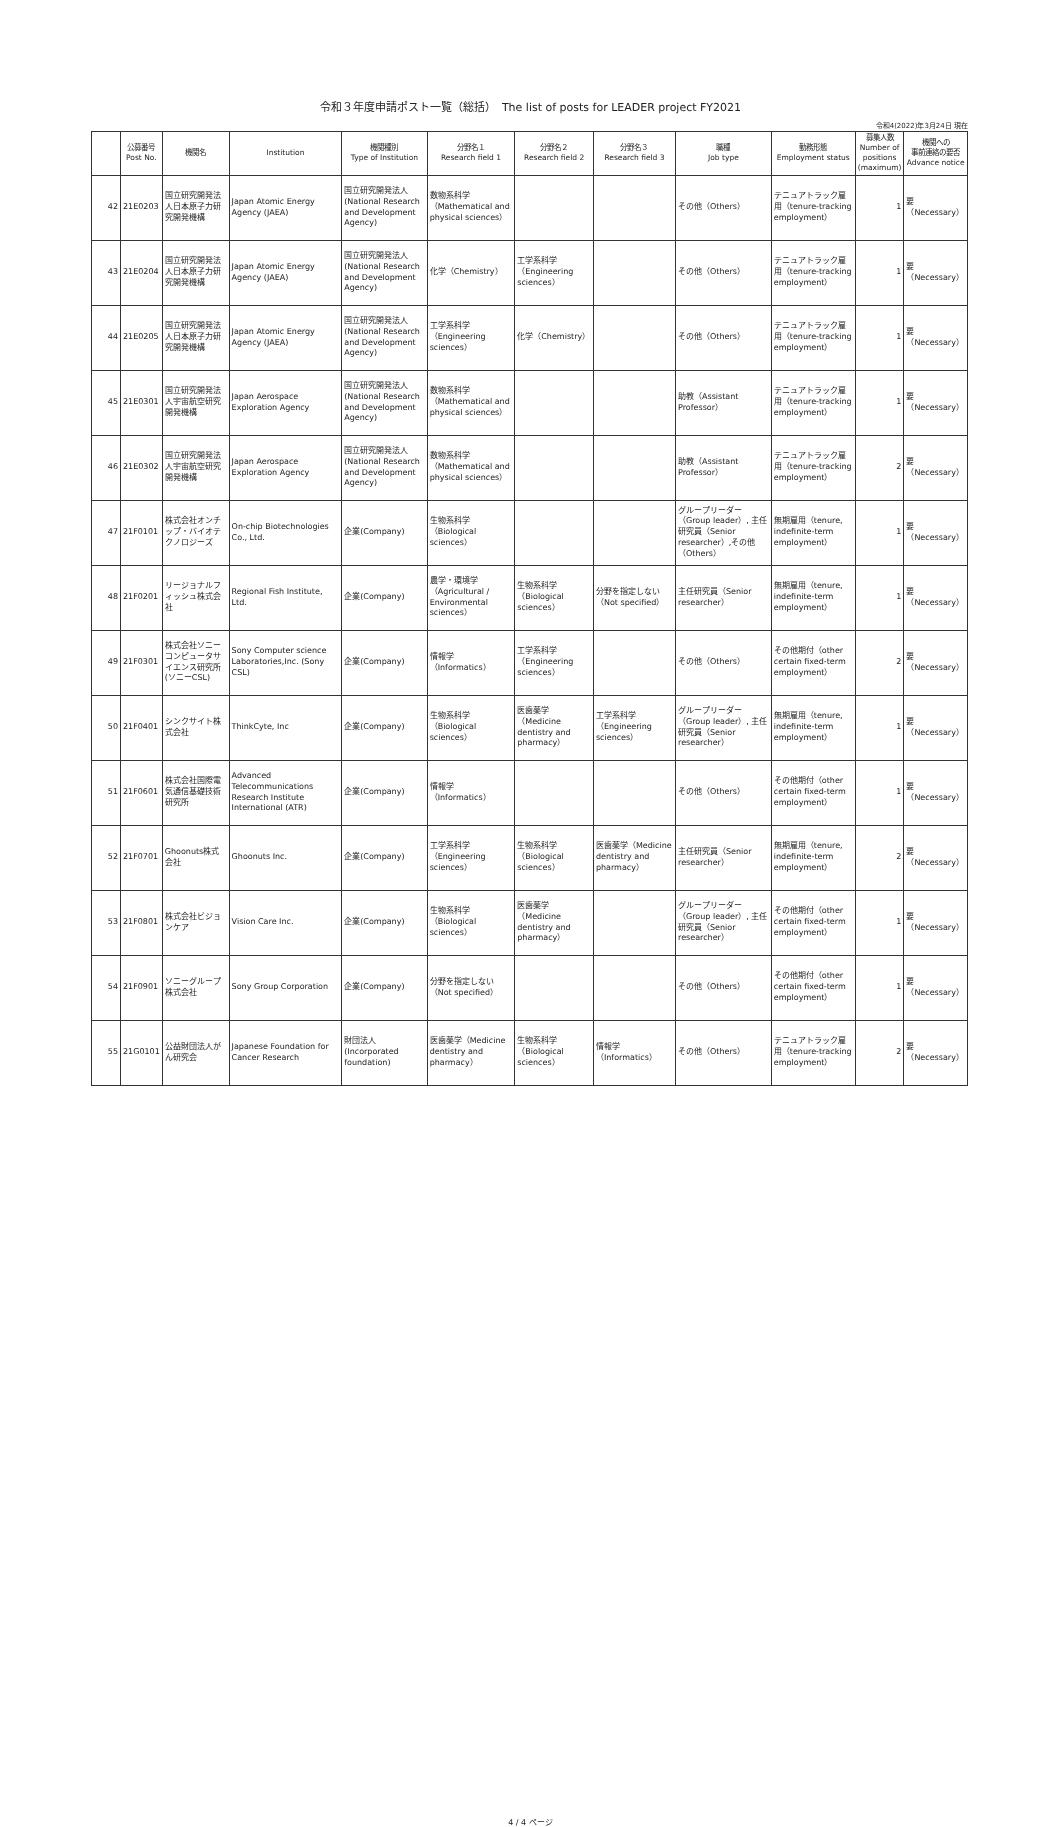令和３年度申請ポスト一覧（総括）　The list of posts for LEADER project FY2021
令和4(2022)年3月24日 現在
| | 公募番号 Post No. | 機関名 | Institution | 機関種別 Type of Institution | 分野名１ Research field 1 | 分野名２ Research field 2 | 分野名３ Research field 3 | 職種 Job type | 勤務形態 Employment status | 募集人数 Number of positions (maximum) | 機関への 事前連絡の要否 Advance notice |
| --- | --- | --- | --- | --- | --- | --- | --- | --- | --- | --- | --- |
| 42 | 21E0203 | 国立研究開発法人日本原子力研究開発機構 | Japan Atomic Energy Agency (JAEA) | 国立研究開発法人(National Research and Development Agency) | 数物系科学（Mathematical and physical sciences） | | | その他（Others） | テニュアトラック雇用（tenure-tracking employment） | 1 | 要（Necessary） |
| 43 | 21E0204 | 国立研究開発法人日本原子力研究開発機構 | Japan Atomic Energy Agency (JAEA) | 国立研究開発法人(National Research and Development Agency) | 化学（Chemistry） | 工学系科学（Engineering sciences） | | その他（Others） | テニュアトラック雇用（tenure-tracking employment） | 1 | 要（Necessary） |
| 44 | 21E0205 | 国立研究開発法人日本原子力研究開発機構 | Japan Atomic Energy Agency (JAEA) | 国立研究開発法人(National Research and Development Agency) | 工学系科学（Engineering sciences） | 化学（Chemistry） | | その他（Others） | テニュアトラック雇用（tenure-tracking employment） | 1 | 要（Necessary） |
| 45 | 21E0301 | 国立研究開発法人宇宙航空研究開発機構 | Japan Aerospace Exploration Agency | 国立研究開発法人(National Research and Development Agency) | 数物系科学（Mathematical and physical sciences） | | | 助教（Assistant Professor） | テニュアトラック雇用（tenure-tracking employment） | 1 | 要（Necessary） |
| 46 | 21E0302 | 国立研究開発法人宇宙航空研究開発機構 | Japan Aerospace Exploration Agency | 国立研究開発法人(National Research and Development Agency) | 数物系科学（Mathematical and physical sciences） | | | 助教（Assistant Professor） | テニュアトラック雇用（tenure-tracking employment） | 2 | 要（Necessary） |
| 47 | 21F0101 | 株式会社オンチップ・バイオテクノロジーズ | On-chip Biotechnologies Co., Ltd. | 企業(Company) | 生物系科学（Biological sciences） | | | グループリーダー（Group leader）, 主任研究員（Senior researcher）,その他（Others） | 無期雇用（tenure, indefinite-term employment） | 1 | 要（Necessary） |
| 48 | 21F0201 | リージョナルフィッシュ株式会社 | Regional Fish Institute, Ltd. | 企業(Company) | 農学・環境学（Agricultural / Environmental sciences） | 生物系科学（Biological sciences） | 分野を指定しない（Not specified） | 主任研究員（Senior researcher） | 無期雇用（tenure, indefinite-term employment） | 1 | 要（Necessary） |
| 49 | 21F0301 | 株式会社ソニーコンピュータサイエンス研究所(ソニーCSL) | Sony Computer science Laboratories,Inc. (Sony CSL) | 企業(Company) | 情報学（Informatics） | 工学系科学（Engineering sciences） | | その他（Others） | その他期付（other certain fixed-term employment） | 2 | 要（Necessary） |
| 50 | 21F0401 | シンクサイト株式会社 | ThinkCyte, Inc | 企業(Company) | 生物系科学（Biological sciences） | 医歯薬学（Medicine dentistry and pharmacy） | 工学系科学（Engineering sciences） | グループリーダー（Group leader）, 主任研究員（Senior researcher） | 無期雇用（tenure, indefinite-term employment） | 1 | 要（Necessary） |
| 51 | 21F0601 | 株式会社国際電気通信基礎技術研究所 | Advanced Telecommunications Research Institute International (ATR) | 企業(Company) | 情報学（Informatics） | | | その他（Others） | その他期付（other certain fixed-term employment） | 1 | 要（Necessary） |
| 52 | 21F0701 | Ghoonuts株式会社 | Ghoonuts Inc. | 企業(Company) | 工学系科学（Engineering sciences） | 生物系科学（Biological sciences） | 医歯薬学（Medicine dentistry and pharmacy） | 主任研究員（Senior researcher） | 無期雇用（tenure, indefinite-term employment） | 2 | 要（Necessary） |
| 53 | 21F0801 | 株式会社ビジョンケア | Vision Care Inc. | 企業(Company) | 生物系科学（Biological sciences） | 医歯薬学（Medicine dentistry and pharmacy） | | グループリーダー（Group leader）, 主任研究員（Senior researcher） | その他期付（other certain fixed-term employment） | 1 | 要（Necessary） |
| 54 | 21F0901 | ソニーグループ株式会社 | Sony Group Corporation | 企業(Company) | 分野を指定しない（Not specified） | | | その他（Others） | その他期付（other certain fixed-term employment） | 1 | 要（Necessary） |
| 55 | 21G0101 | 公益財団法人がん研究会 | Japanese Foundation for Cancer Research | 財団法人(Incorporated foundation) | 医歯薬学（Medicine dentistry and pharmacy） | 生物系科学（Biological sciences） | 情報学（Informatics） | その他（Others） | テニュアトラック雇用（tenure-tracking employment） | 2 | 要（Necessary） |
4 / 4 ページ